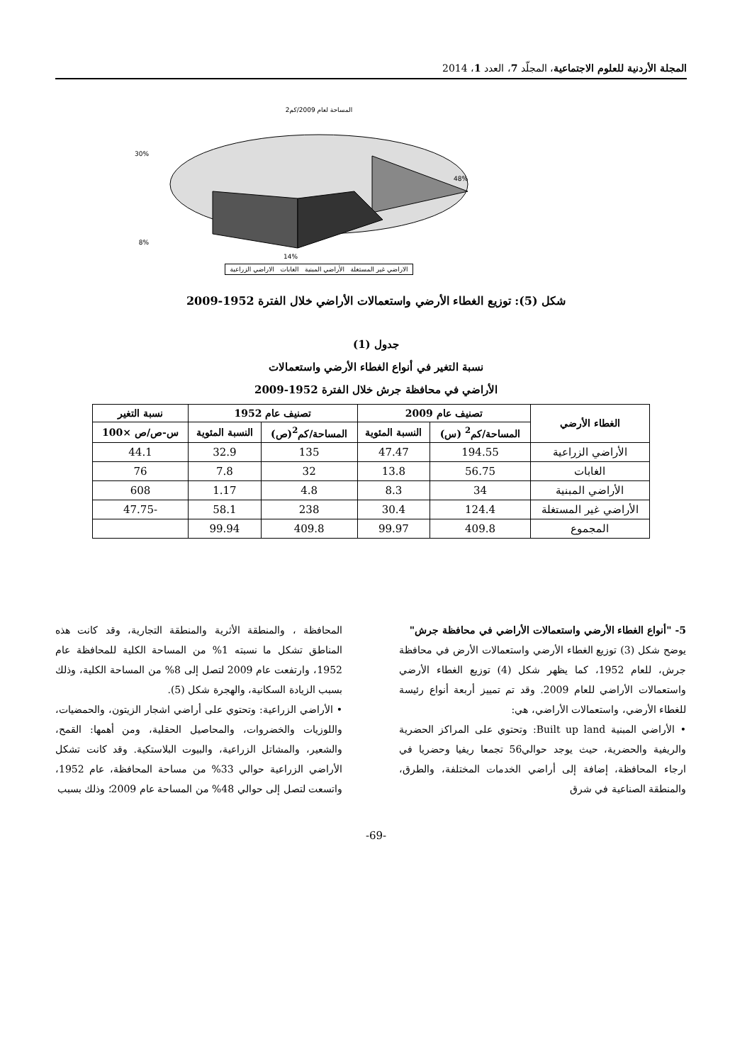المجلة الأردنية للعلوم الاجتماعية، المجلّد 7، العدد 1، 2014
المساحة لعام 2009/كم2
30%
48%
8%
14%
الاراضي غير المستغلة الأراضي المبنية الغابات الاراضي الزراعية
شكل (5): توزيع الغطاء الأرضي واستعمالات الأراضي خلال الفترة 1952-2009
جدول (1)
نسبة التغير في أنواع الغطاء الأرضي واستعمالات
الأراضي في محافظة جرش خلال الفترة 1952-2009
| الغطاء الأرضي | تصنيف عام 2009 | | تصنيف عام 1952 | | نسبة التغير |
| --- | --- | --- | --- | --- | --- |
| | المساحة/كم<sup>2</sup> (س) | النسبة المئوية | المساحة/كم<sup>2</sup>(ص) | النسبة المئوية | س-ص/ص ×100 |
| الأراضي الزراعية | 194.55 | 47.47 | 135 | 32.9 | 44.1 |
| الغابات | 56.75 | 13.8 | 32 | 7.8 | 76 |
| الأراضي المبنية | 34 | 8.3 | 4.8 | 1.17 | 608 |
| الأراضي غير المستغلة | 124.4 | 30.4 | 238 | 58.1 | -47.75 |
| المجموع | 409.8 | 99.97 | 409.8 | 99.94 | |
5- "أنواع الغطاء الأرضي واستعمالات الأراضي في محافظة جرش"
يوضح شكل (3) توزيع الغطاء الأرضي واستعمالات الأرض في محافظة جرش، للعام 1952، كما يظهر شكل (4) توزيع الغطاء الأرضي واستعمالات الأراضي للعام 2009. وقد تم تمييز أربعة أنواع رئيسة للغطاء الأرضي، واستعمالات الأراضي، هي:
• الأراضي المبنية Built up land: وتحتوي على المراكز الحضرية والريفية والحضرية، حيث يوجد حوالي56 تجمعا ريفيا وحضريا في ارجاء المحافظة، إضافة إلى أراضي الخدمات المختلفة، والطرق، والمنطقة الصناعية في شرق
المحافظة ، والمنطقة الأثرية والمنطقة التجارية، وقد كانت هذه المناطق تشكل ما نسبته 1% من المساحة الكلية للمحافظة عام 1952، وارتفعت عام 2009 لتصل إلى 8% من المساحة الكلية، وذلك بسبب الزيادة السكانية، والهجرة شكل (5).
• الأراضي الزراعية: وتحتوي على أراضي اشجار الزيتون، والحمضيات، واللوزيات والخضروات، والمحاصيل الحقلية، ومن أهمها: القمح، والشعير، والمشاتل الزراعية، والبيوت البلاستكية. وقد كانت تشكل الأراضي الزراعية حوالي 33% من مساحة المحافظة، عام 1952، واتسعت لتصل إلى حوالي 48% من المساحة عام 2009؛ وذلك بسبب
-69-